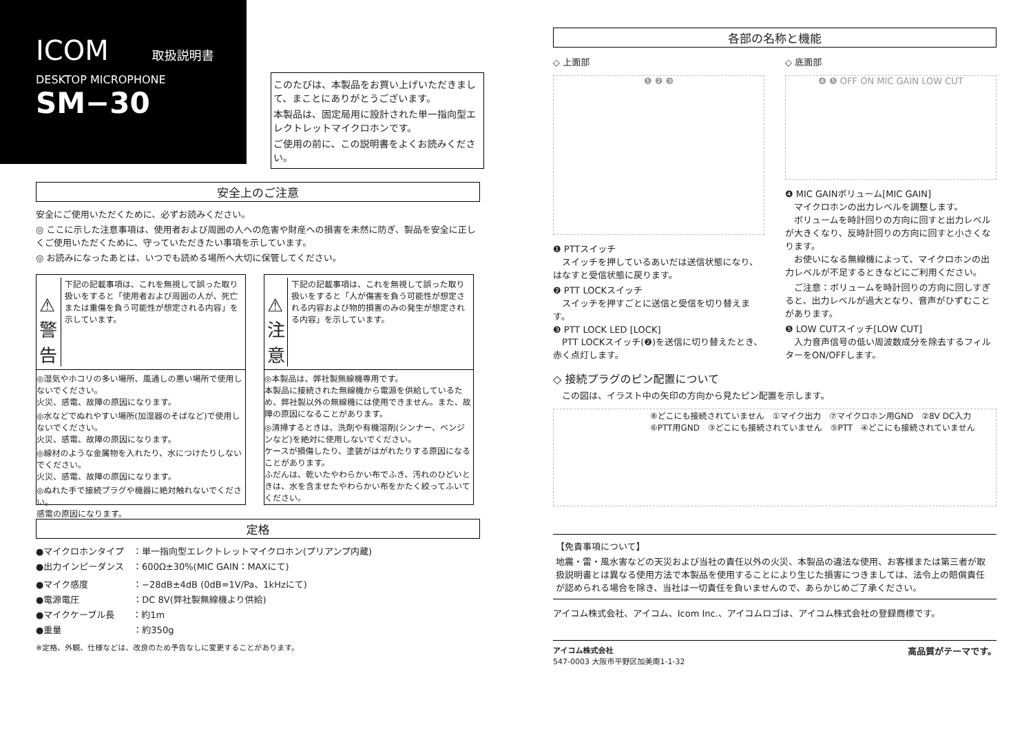ICOM 取扱説明書
DESKTOP MICROPHONE
SM−30
このたびは、本製品をお買い上げいただきまして、まことにありがとうございます。
本製品は、固定局用に設計された単一指向型エレクトレットマイクロホンです。
ご使用の前に、この説明書をよくお読みください。
安全上のご注意
安全にご使用いただくために、必ずお読みください。
◎ ここに示した注意事項は、使用者および周囲の人への危害や財産への損害を未然に防ぎ、製品を安全に正しくご使用いただくために、守っていただきたい事項を示しています。
◎ お読みになったあとは、いつでも読める場所へ大切に保管してください。
⚠ 警告
下記の記載事項は、これを無視して誤った取り扱いをすると「使用者および周囲の人が、死亡または重傷を負う可能性が想定される内容」を示しています。
◎湿気やホコリの多い場所、風通しの悪い場所で使用しないでください。
火災、感電、故障の原因になります。
◎水などでぬれやすい場所(加湿器のそばなど)で使用しないでください。
火災、感電、故障の原因になります。
◎線材のような金属物を入れたり、水につけたりしないでください。
火災、感電、故障の原因になります。
◎ぬれた手で接続プラグや機器に絶対触れないでください。
感電の原因になります。
⚠ 注意
下記の記載事項は、これを無視して誤った取り扱いをすると「人が傷害を負う可能性が想定される内容および物的損害のみの発生が想定される内容」を示しています。
◎本製品は、弊社製無線機専用です。
本製品に接続された無線機から電源を供給しているため、弊社製以外の無線機には使用できません。また、故障の原因になることがあります。
◎清掃するときは、洗剤や有機溶剤(シンナー、ベンジンなど)を絶対に使用しないでください。
ケースが損傷したり、塗装がはがれたりする原因になることがあります。
ふだんは、乾いたやわらかい布でふき、汚れのひどいときは、水を含ませたやわらかい布をかたく絞ってふいてください。
定格
●マイクロホンタイプ　：単一指向型エレクトレットマイクロホン(プリアンプ内蔵)
●出力インピーダンス　：600Ω±30%(MIC GAIN：MAXにて)
●マイク感度　　　　　：−28dB±4dB (0dB=1V/Pa、1kHzにて)
●電源電圧　　　　　　：DC 8V(弊社製無線機より供給)
●マイクケーブル長　　：約1m
●重量　　　　　　　　：約350g
※定格、外観、仕様などは、改良のため予告なしに変更することがあります。
各部の名称と機能
◇ 上面部
❶ ❷ ❸
❶ PTTスイッチ
　スイッチを押しているあいだは送信状態になり、はなすと受信状態に戻ります。
❷ PTT LOCKスイッチ
　スイッチを押すごとに送信と受信を切り替えます。
❸ PTT LOCK LED [LOCK]
　PTT LOCKスイッチ(❷)を送信に切り替えたとき、赤く点灯します。
◇ 底面部
❹ ❺ OFF ON MIC GAIN LOW CUT
❹ MIC GAINボリューム[MIC GAIN]
　マイクロホンの出力レベルを調整します。
　ボリュームを時計回りの方向に回すと出力レベルが大きくなり、反時計回りの方向に回すと小さくなります。
　お使いになる無線機によって、マイクロホンの出力レベルが不足するときなどにご利用ください。
　ご注意：ボリュームを時計回りの方向に回しすぎると、出力レベルが過大となり、音声がひずむことがあります。
❺ LOW CUTスイッチ[LOW CUT]
　入力音声信号の低い周波数成分を除去するフィルターをON/OFFします。
◇ 接続プラグのピン配置について
　この図は、イラスト中の矢印の方向から見たピン配置を示します。
⑧どこにも接続されていません　①マイク出力　⑦マイクロホン用GND　②8V DC入力　⑥PTT用GND　③どこにも接続されていません　⑤PTT　④どこにも接続されていません
【免責事項について】
地震・雷・風水害などの天災および当社の責任以外の火災、本製品の違法な使用、お客様または第三者が取扱説明書とは異なる使用方法で本製品を使用することにより生じた損害につきましては、法令上の賠償責任が認められる場合を除き、当社は一切責任を負いませんので、あらかじめご了承ください。
アイコム株式会社、アイコム、Icom Inc.、アイコムロゴは、アイコム株式会社の登録商標です。
アイコム株式会社
547-0003 大阪市平野区加美南1-1-32
高品質がテーマです。